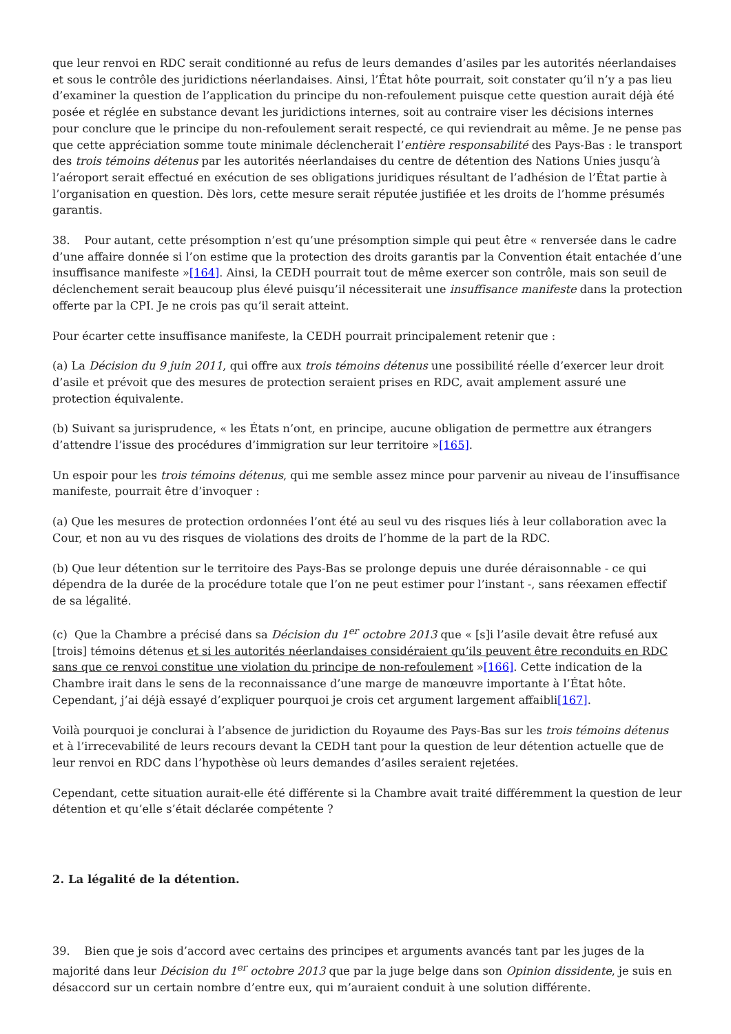que leur renvoi en RDC serait conditionné au refus de leurs demandes d’asiles par les autorités néerlandaises et sous le contrôle des juridictions néerlandaises. Ainsi, l’État hôte pourrait, soit constater qu’il n’y a pas lieu d’examiner la question de l’application du principe du non-refoulement puisque cette question aurait déjà été posée et réglée en substance devant les juridictions internes, soit au contraire viser les décisions internes pour conclure que le principe du non-refoulement serait respecté, ce qui reviendrait au même. Je ne pense pas que cette appréciation somme toute minimale déclencherait l’entière responsabilité des Pays-Bas : le transport des trois témoins détenus par les autorités néerlandaises du centre de détention des Nations Unies jusqu’à l’aéroport serait effectué en exécution de ses obligations juridiques résultant de l’adhésion de l’État partie à l’organisation en question. Dès lors, cette mesure serait réputée justifiée et les droits de l’homme présumés garantis.
38. Pour autant, cette présomption n’est qu’une présomption simple qui peut être « renversée dans le cadre d’une affaire donnée si l’on estime que la protection des droits garantis par la Convention était entachée d’une insuffisance manifeste »[164]. Ainsi, la CEDH pourrait tout de même exercer son contrôle, mais son seuil de déclenchement serait beaucoup plus élevé puisqu’il nécessiterait une insuffisance manifeste dans la protection offerte par la CPI. Je ne crois pas qu’il serait atteint.
Pour écarter cette insuffisance manifeste, la CEDH pourrait principalement retenir que :
(a) La Décision du 9 juin 2011, qui offre aux trois témoins détenus une possibilité réelle d’exercer leur droit d’asile et prévoit que des mesures de protection seraient prises en RDC, avait amplement assuré une protection équivalente.
(b) Suivant sa jurisprudence, « les États n’ont, en principe, aucune obligation de permettre aux étrangers d’attendre l’issue des procédures d’immigration sur leur territoire »[165].
Un espoir pour les trois témoins détenus, qui me semble assez mince pour parvenir au niveau de l’insuffisance manifeste, pourrait être d’invoquer :
(a) Que les mesures de protection ordonnées l’ont été au seul vu des risques liés à leur collaboration avec la Cour, et non au vu des risques de violations des droits de l’homme de la part de la RDC.
(b) Que leur détention sur le territoire des Pays-Bas se prolonge depuis une durée déraisonnable - ce qui dépendra de la durée de la procédure totale que l’on ne peut estimer pour l’instant -, sans réexamen effectif de sa légalité.
(c) Que la Chambre a précisé dans sa Décision du 1<sup>er</sup> octobre 2013 que « [s]i l’asile devait être refusé aux [trois] témoins détenus et si les autorités néerlandaises considéraient qu’ils peuvent être reconduits en RDC sans que ce renvoi constitue une violation du principe de non-refoulement »[166]. Cette indication de la Chambre irait dans le sens de la reconnaissance d’une marge de manœuvre importante à l’État hôte. Cependant, j’ai déjà essayé d’expliquer pourquoi je crois cet argument largement affaibli[167].
Voilà pourquoi je conclurai à l’absence de juridiction du Royaume des Pays-Bas sur les trois témoins détenus et à l’irrecevabilité de leurs recours devant la CEDH tant pour la question de leur détention actuelle que de leur renvoi en RDC dans l’hypothèse où leurs demandes d’asiles seraient rejetées.
Cependant, cette situation aurait-elle été différente si la Chambre avait traité différemment la question de leur détention et qu’elle s’était déclarée compétente ?
2. La légalité de la détention.
39. Bien que je sois d’accord avec certains des principes et arguments avancés tant par les juges de la majorité dans leur Décision du 1<sup>er</sup> octobre 2013 que par la juge belge dans son Opinion dissidente, je suis en désaccord sur un certain nombre d’entre eux, qui m’auraient conduit à une solution différente.